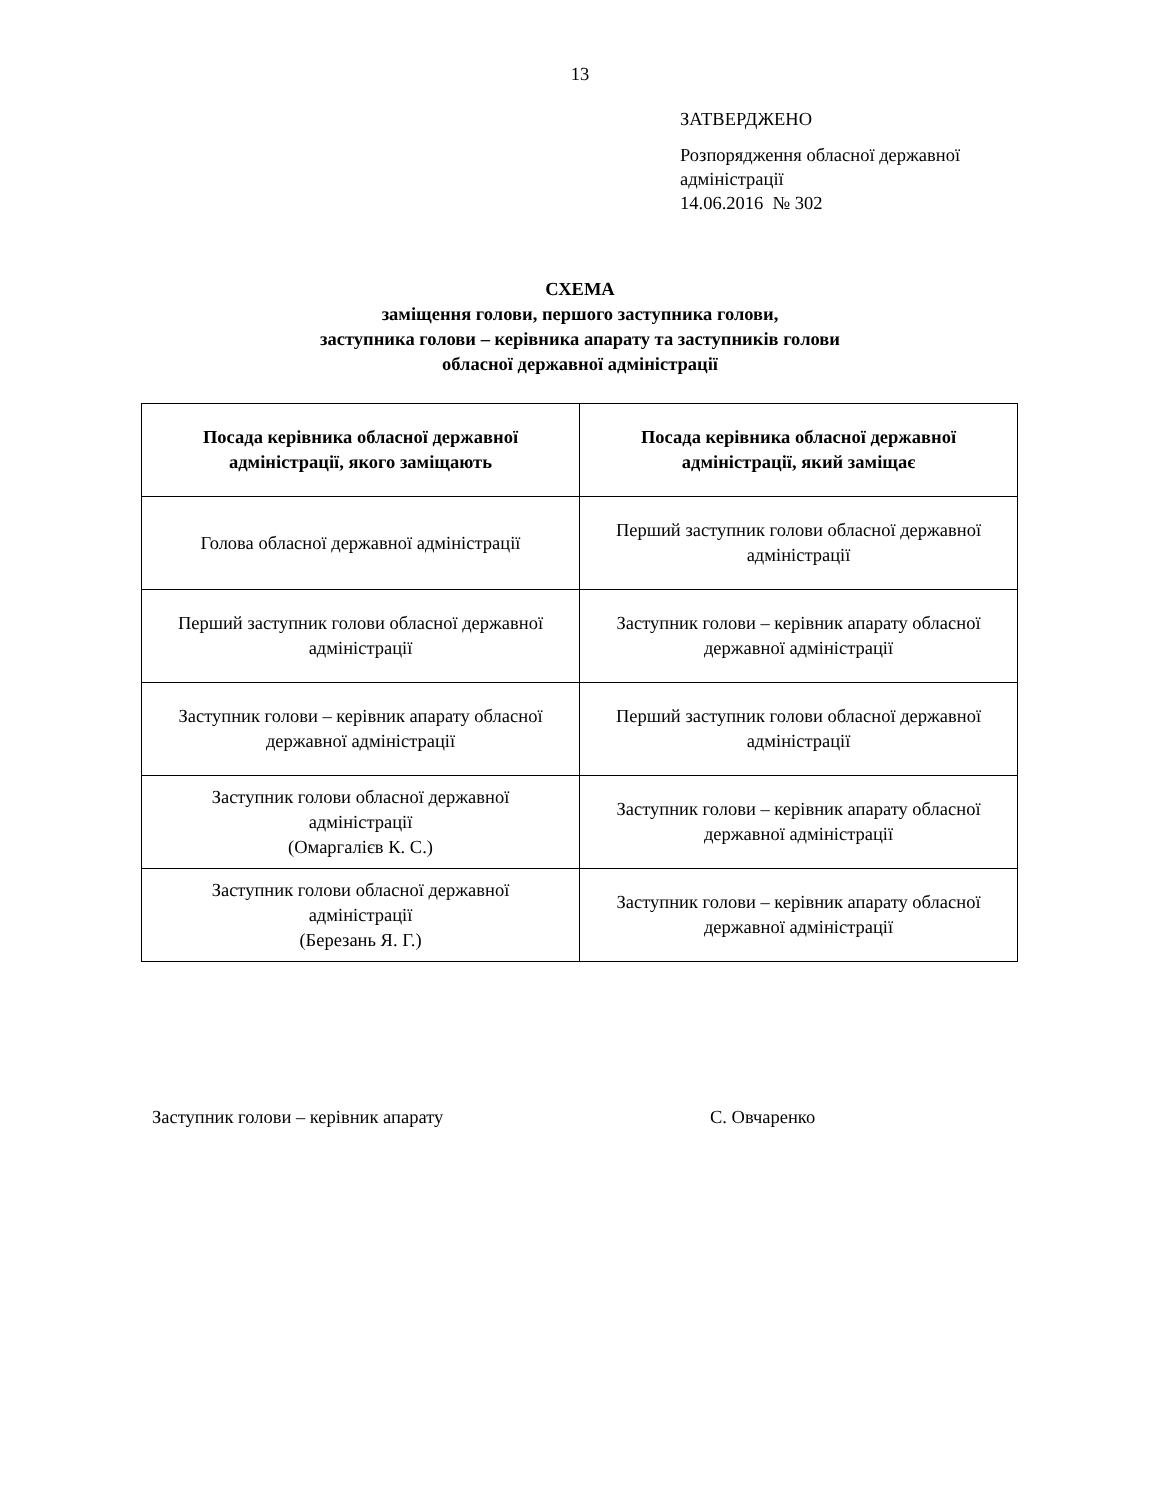13
ЗАТВЕРДЖЕНО
Розпорядження обласної державної
адміністрації
14.06.2016 № 302
СХЕМА
заміщення голови, першого заступника голови,
заступника голови – керівника апарату та заступників голови
обласної державної адміністрації
| Посада керівника обласної державної адміністрації, якого заміщають | Посада керівника обласної державної адміністрації, який заміщає |
| --- | --- |
| Голова обласної державної адміністрації | Перший заступник голови обласної державної адміністрації |
| Перший заступник голови обласної державної адміністрації | Заступник голови – керівник апарату обласної державної адміністрації |
| Заступник голови – керівник апарату обласної державної адміністрації | Перший заступник голови обласної державної адміністрації |
| Заступник голови обласної державної адміністрації (Омаргалієв К. С.) | Заступник голови – керівник апарату обласної державної адміністрації |
| Заступник голови обласної державної адміністрації (Березань Я. Г.) | Заступник голови – керівник апарату обласної державної адміністрації |
Заступник голови – керівник апарату С. Овчаренко